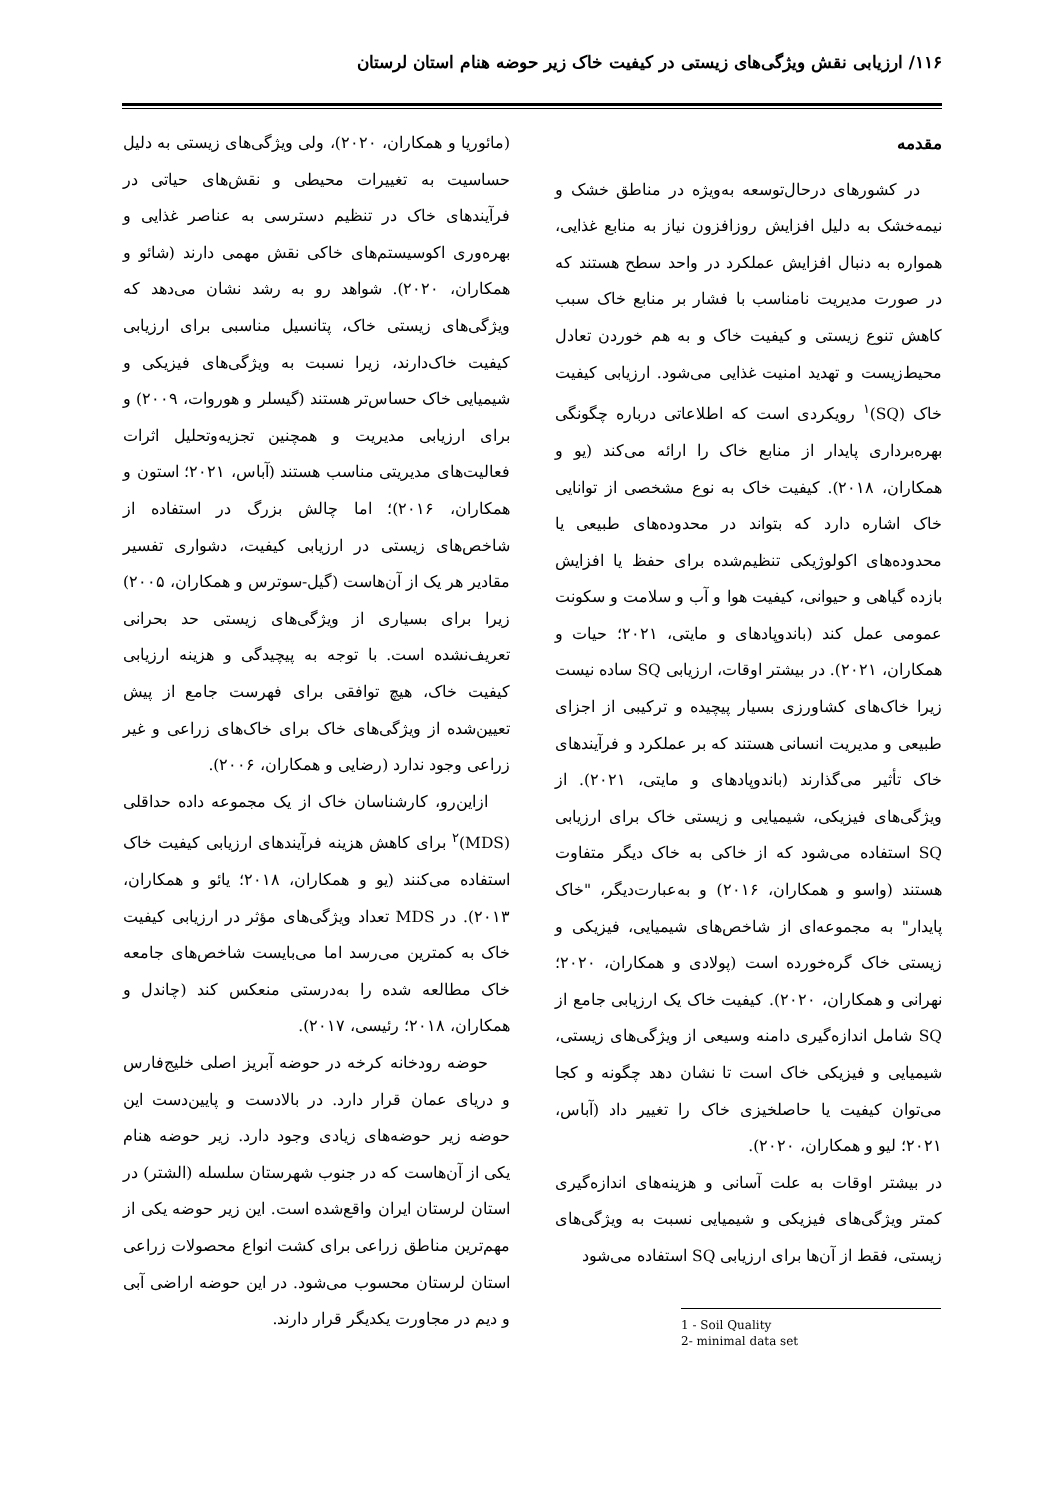۱۱۶/ ارزیابی نقش ویژگی‌های زیستی در کیفیت خاک زیر حوضه هنام استان لرستان
مقدمه
در کشورهای درحال‌توسعه به‌ویژه در مناطق خشک و نیمه‌خشک به دلیل افزایش روزافزون نیاز به منابع غذایی، همواره به دنبال افزایش عملکرد در واحد سطح هستند که در صورت مدیریت نامناسب با فشار بر منابع خاک سبب کاهش تنوع زیستی و کیفیت خاک و به هم خوردن تعادل محیط‌زیست و تهدید امنیت غذایی می‌شود. ارزیابی کیفیت خاک (SQ)<sup>۱</sup> رویکردی است که اطلاعاتی درباره چگونگی بهره‌برداری پایدار از منابع خاک را ارائه می‌کند (یو و همکاران، ۲۰۱۸). کیفیت خاک به نوع مشخصی از توانایی خاک اشاره دارد که بتواند در محدوده‌های طبیعی یا محدوده‌های اکولوژیکی تنظیم‌شده برای حفظ یا افزایش بازده گیاهی و حیوانی، کیفیت هوا و آب و سلامت و سکونت عمومی عمل کند (باندوپادهای و مایتی، ۲۰۲۱؛ حیات و همکاران، ۲۰۲۱). در بیشتر اوقات، ارزیابی SQ ساده نیست زیرا خاک‌های کشاورزی بسیار پیچیده و ترکیبی از اجزای طبیعی و مدیریت انسانی هستند که بر عملکرد و فرآیندهای خاک تأثیر می‌گذارند (باندوپادهای و مایتی، ۲۰۲۱). از ویژگی‌های فیزیکی، شیمیایی و زیستی خاک برای ارزیابی SQ استفاده می‌شود که از خاکی به خاک دیگر متفاوت هستند (واسو و همکاران، ۲۰۱۶) و به‌عبارت‌دیگر، "خاک پایدار" به مجموعه‌ای از شاخص‌های شیمیایی، فیزیکی و زیستی خاک گره‌خورده است (پولادی و همکاران، ۲۰۲۰؛ نهرانی و همکاران، ۲۰۲۰). کیفیت خاک یک ارزیابی جامع از SQ شامل اندازه‌گیری دامنه وسیعی از ویژگی‌های زیستی، شیمیایی و فیزیکی خاک است تا نشان دهد چگونه و کجا می‌توان کیفیت یا حاصلخیزی خاک را تغییر داد (آباس، ۲۰۲۱؛ لیو و همکاران، ۲۰۲۰).
در بیشتر اوقات به علت آسانی و هزینه‌های اندازه‌گیری کمتر ویژگی‌های فیزیکی و شیمیایی نسبت به ویژگی‌های زیستی، فقط از آن‌ها برای ارزیابی SQ استفاده می‌شود
(مائوریا و همکاران، ۲۰۲۰)، ولی ویژگی‌های زیستی به دلیل حساسیت به تغییرات محیطی و نقش‌های حیاتی در فرآیندهای خاک در تنظیم دسترسی به عناصر غذایی و بهره‌وری اکوسیستم‌های خاکی نقش مهمی دارند (شائو و همکاران، ۲۰۲۰). شواهد رو به رشد نشان می‌دهد که ویژگی‌های زیستی خاک، پتانسیل مناسبی برای ارزیابی کیفیت خاک‌دارند، زیرا نسبت به ویژگی‌های فیزیکی و شیمیایی خاک حساس‌تر هستند (گیسلر و هوروات، ۲۰۰۹) و برای ارزیابی مدیریت و همچنین تجزیه‌وتحلیل اثرات فعالیت‌های مدیریتی مناسب هستند (آباس، ۲۰۲۱؛ استون و همکاران، ۲۰۱۶)؛ اما چالش بزرگ در استفاده از شاخص‌های زیستی در ارزیابی کیفیت، دشواری تفسیر مقادیر هر یک از آن‌هاست (گیل-سوترس و همکاران، ۲۰۰۵) زیرا برای بسیاری از ویژگی‌های زیستی حد بحرانی تعریف‌نشده است. با توجه به پیچیدگی و هزینه ارزیابی کیفیت خاک، هیچ توافقی برای فهرست جامع از پیش تعیین‌شده از ویژگی‌های خاک برای خاک‌های زراعی و غیر زراعی وجود ندارد (رضایی و همکاران، ۲۰۰۶).
ازاین‌رو، کارشناسان خاک از یک مجموعه داده حداقلی (MDS)<sup>۲</sup> برای کاهش هزینه فرآیندهای ارزیابی کیفیت خاک استفاده می‌کنند (یو و همکاران، ۲۰۱۸؛ یائو و همکاران، ۲۰۱۳). در MDS تعداد ویژگی‌های مؤثر در ارزیابی کیفیت خاک به کمترین می‌رسد اما می‌بایست شاخص‌های جامعه خاک مطالعه شده را به‌درستی منعکس کند (چاندل و همکاران، ۲۰۱۸؛ رئیسی، ۲۰۱۷).
حوضه رودخانه کرخه در حوضه آبریز اصلی خلیج‌فارس و دریای عمان قرار دارد. در بالادست و پایین‌دست این حوضه زیر حوضه‌های زیادی وجود دارد. زیر حوضه هنام یکی از آن‌هاست که در جنوب شهرستان سلسله (الشتر) در استان لرستان ایران واقع‌شده است. این زیر حوضه یکی از مهم‌ترین مناطق زراعی برای کشت انواع محصولات زراعی استان لرستان محسوب می‌شود. در این حوضه اراضی آبی و دیم در مجاورت یکدیگر قرار دارند.
1 - Soil Quality
2- minimal data set